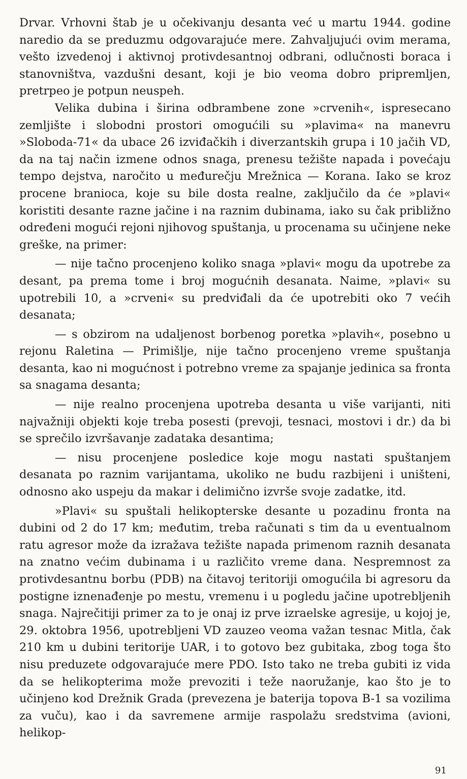Drvar. Vrhovni štab je u očekivanju desanta već u martu 1944. godine naredio da se preduzmu odgovarajuće mere. Zahvaljujući ovim merama, vešto izvedenoj i aktivnoj protivdesantnoj odbrani, odlučnosti boraca i stanovništva, vazdušni desant, koji je bio veoma dobro pripremljen, pretrpeo je potpun neuspeh.
Velika dubina i širina odbrambene zone »crvenih«, ispresecano zemljište i slobodni prostori omogućili su »plavima« na manevru »Sloboda-71« da ubace 26 izviđačkih i diverzantskih grupa i 10 jačih VD, da na taj način izmene odnos snaga, prenesu težište napada i povećaju tempo dejstva, naročito u međurečju Mrežnica — Korana. Iako se kroz procene branioca, koje su bile dosta realne, zaključilo da će »plavi« koristiti desante razne jačine i na raznim dubinama, iako su čak približno određeni mogući rejoni njihovog spuštanja, u procenama su učinjene neke greške, na primer:
— nije tačno procenjeno koliko snaga »plavi« mogu da upotrebe za desant, pa prema tome i broj mogućnih desanata. Naime, »plavi« su upotrebili 10, a »crveni« su predviđali da će upotrebiti oko 7 većih desanata;
— s obzirom na udaljenost borbenog poretka »plavih«, posebno u rejonu Raletina — Primišlje, nije tačno procenjeno vreme spuštanja desanta, kao ni mogućnost i potrebno vreme za spajanje jedinica sa fronta sa snagama desanta;
— nije realno procenjena upotreba desanta u više varijanti, niti najvažniji objekti koje treba posesti (prevoji, tesnaci, mostovi i dr.) da bi se sprečilo izvršavanje zadataka desantima;
— nisu procenjene posledice koje mogu nastati spuštanjem desanata po raznim varijantama, ukoliko ne budu razbijeni i uništeni, odnosno ako uspeju da makar i delimično izvrše svoje zadatke, itd.
»Plavi« su spuštali helikopterske desante u pozadinu fronta na dubini od 2 do 17 km; međutim, treba računati s tim da u eventualnom ratu agresor može da izražava težište napada primenom raznih desanata na znatno većim dubinama i u različito vreme dana. Nespremnost za protivdesantnu borbu (PDB) na čitavoj teritoriji omogućila bi agresoru da postigne iznenađenje po mestu, vremenu i u pogledu jačine upotrebljenih snaga. Najrečitiji primer za to je onaj iz prve izraelske agresije, u kojoj je, 29. oktobra 1956, upotrebljeni VD zauzeo veoma važan tesnac Mitla, čak 210 km u dubini teritorije UAR, i to gotovo bez gubitaka, zbog toga što nisu preduzete odgovarajuće mere PDO. Isto tako ne treba gubiti iz vida da se helikopterima može prevoziti i teže naoružanje, kao što je to učinjeno kod Drežnik Grada (prevezena je baterija topova B-1 sa vozilima za vuču), kao i da savremene armije raspolažu sredstvima (avioni, helikop-
91